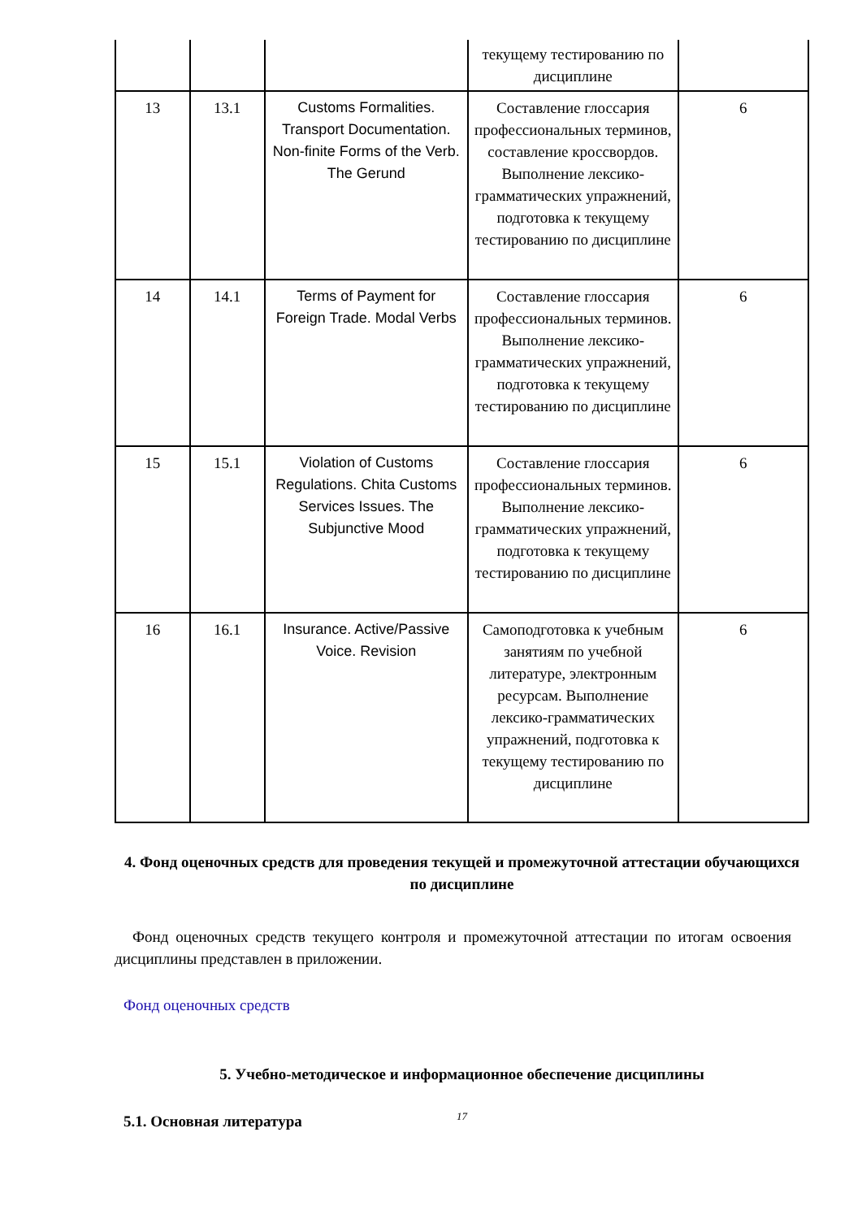| | | | текущему тестированию по дисциплине | |
| 13 | 13.1 | Customs Formalities. Transport Documentation. Non-finite Forms of the Verb. The Gerund | Составление глоссария профессиональных терминов, составление кроссвордов. Выполнение лексико-грамматических упражнений, подготовка к текущему тестированию по дисциплине | 6 |
| 14 | 14.1 | Terms of Payment for Foreign Trade. Modal Verbs | Составление глоссария профессиональных терминов. Выполнение лексико-грамматических упражнений, подготовка к текущему тестированию по дисциплине | 6 |
| 15 | 15.1 | Violation of Customs Regulations. Chita Customs Services Issues. The Subjunctive Mood | Составление глоссария профессиональных терминов. Выполнение лексико-грамматических упражнений, подготовка к текущему тестированию по дисциплине | 6 |
| 16 | 16.1 | Insurance. Active/Passive Voice. Revision | Самоподготовка к учебным занятиям по учебной литературе, электронным ресурсам. Выполнение лексико-грамматических упражнений, подготовка к текущему тестированию по дисциплине | 6 |
4. Фонд оценочных средств для проведения текущей и промежуточной аттестации обучающихся по дисциплине
Фонд оценочных средств текущего контроля и промежуточной аттестации по итогам освоения дисциплины представлен в приложении.
Фонд оценочных средств
5. Учебно-методическое и информационное обеспечение дисциплины
5.1. Основная литература
17